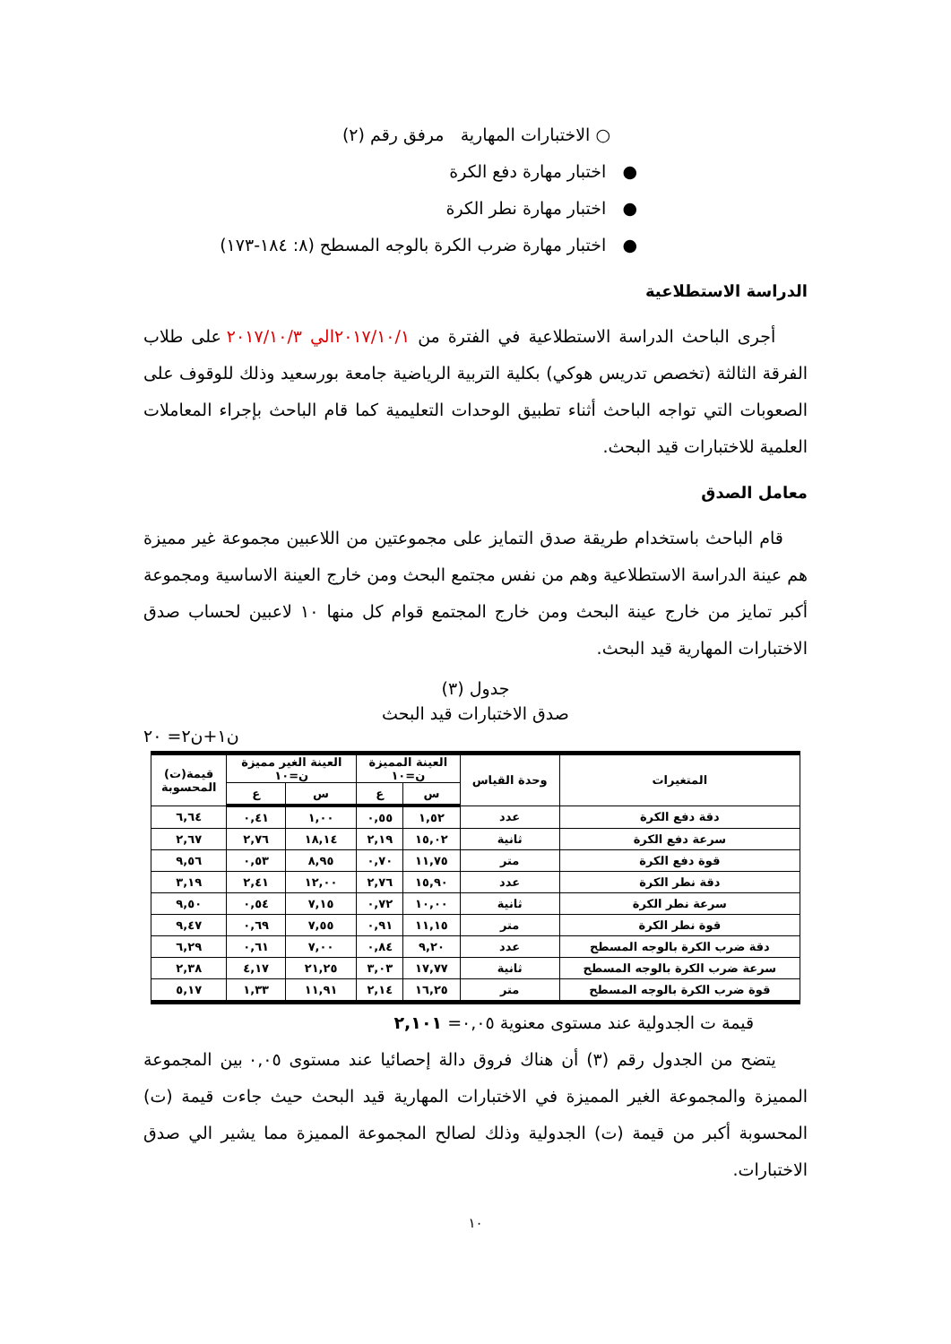○ الاختبارات المهارية مرفق رقم (٢)
● اختبار مهارة دفع الكرة
● اختبار مهارة نطر الكرة
● اختبار مهارة ضرب الكرة بالوجه المسطح (٨: ١٨٤-١٧٣)
الدراسة الاستطلاعية
أجرى الباحث الدراسة الاستطلاعية في الفترة من ٢٠١٧/١٠/١الي ٢٠١٧/١٠/٣ على طلاب الفرقة الثالثة (تخصص تدريس هوكي) بكلية التربية الرياضية جامعة بورسعيد وذلك للوقوف على الصعوبات التي تواجه الباحث أثناء تطبيق الوحدات التعليمية كما قام الباحث بإجراء المعاملات العلمية للاختبارات قيد البحث.
معامل الصدق
قام الباحث باستخدام طريقة صدق التمايز على مجموعتين من اللاعبين مجموعة غير مميزة هم عينة الدراسة الاستطلاعية وهم من نفس مجتمع البحث ومن خارج العينة الاساسية ومجموعة أكبر تمايز من خارج عينة البحث ومن خارج المجتمع قوام كل منها ١٠ لاعبين لحساب صدق الاختبارات المهارية قيد البحث.
جدول (٣)
صدق الاختبارات قيد البحث
ن١+ن٢= ٢٠
| المتغيرات | وحدة القياس | العينة المميزة ن=١٠ | | العينة الغير مميزة ن=١٠ | | قيمة(ت) المحسوبة |
| --- | --- | --- | --- | --- | --- | --- |
| | | س | ع | س | ع | |
| دقة دفع الكرة | عدد | ١,٥٢ | ٠,٥٥ | ١,٠٠ | ٠,٤١ | ٦,٦٤ |
| سرعة دفع الكرة | ثانية | ١٥,٠٢ | ٢,١٩ | ١٨,١٤ | ٢,٧٦ | ٢,٦٧ |
| قوة دفع الكرة | متر | ١١,٧٥ | ٠,٧٠ | ٨,٩٥ | ٠,٥٣ | ٩,٥٦ |
| دقة نطر الكرة | عدد | ١٥,٩٠ | ٢,٧٦ | ١٢,٠٠ | ٢,٤١ | ٣,١٩ |
| سرعة نطر الكرة | ثانية | ١٠,٠٠ | ٠,٧٢ | ٧,١٥ | ٠,٥٤ | ٩,٥٠ |
| قوة نطر الكرة | متر | ١١,١٥ | ٠,٩١ | ٧,٥٥ | ٠,٦٩ | ٩,٤٧ |
| دقة ضرب الكرة بالوجه المسطح | عدد | ٩,٢٠ | ٠,٨٤ | ٧,٠٠ | ٠,٦١ | ٦,٢٩ |
| سرعة ضرب الكرة بالوجه المسطح | ثانية | ١٧,٧٧ | ٣,٠٣ | ٢١,٢٥ | ٤,١٧ | ٢,٣٨ |
| قوة ضرب الكرة بالوجه المسطح | متر | ١٦,٢٥ | ٢,١٤ | ١١,٩١ | ١,٣٣ | ٥,١٧ |
قيمة ت الجدولية عند مستوى معنوية ٠,٠٥= ٢,١٠١
يتضح من الجدول رقم (٣) أن هناك فروق دالة إحصائيا عند مستوى ٠,٠٥ بين المجموعة المميزة والمجموعة الغير المميزة في الاختبارات المهارية قيد البحث حيث جاءت قيمة (ت) المحسوبة أكبر من قيمة (ت) الجدولية وذلك لصالح المجموعة المميزة مما يشير الي صدق الاختبارات.
١٠